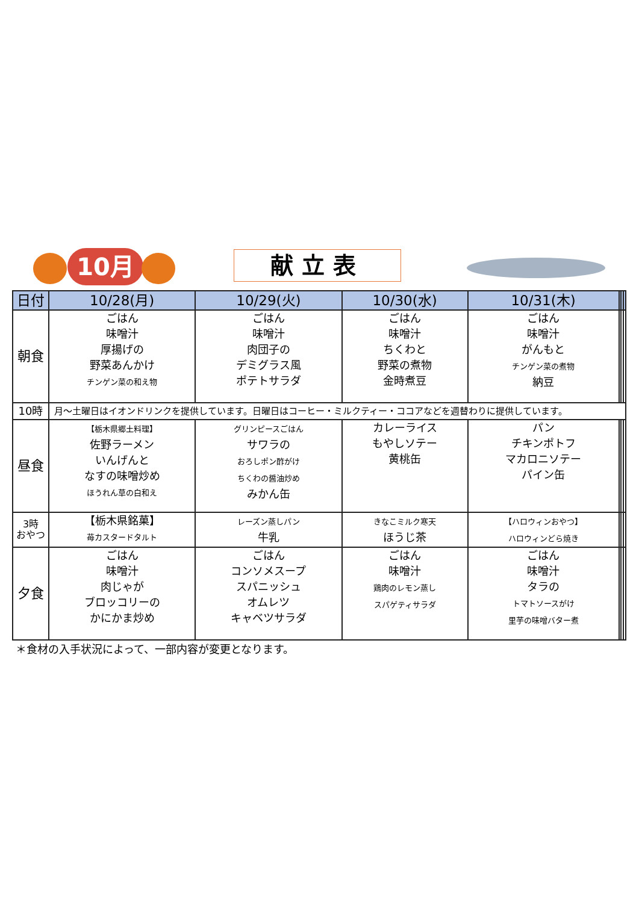10月 献立表
| 日付 | 10/28(月) | 10/29(火) | 10/30(水) | 10/31(木) | | | |
| --- | --- | --- | --- | --- | --- | --- | --- |
| 朝食 | ごはん 味噌汁 厚揚げの 野菜あんかけ チンゲン菜の和え物 | ごはん 味噌汁 肉団子の デミグラス風 ポテトサラダ | ごはん 味噌汁 ちくわと 野菜の煮物 金時煮豆 | ごはん 味噌汁 がんもと チンゲン菜の煮物 納豆 | | | |
| 10時 | 月～土曜日はイオンドリンクを提供しています。日曜日はコーヒー・ミルクティー・ココアなどを週替わりに提供しています。 | | | | | | |
| 昼食 | 【栃木県郷土料理】 佐野ラーメン いんげんと なすの味噌炒め ほうれん草の白和え | グリンピースごはん サワラの おろしポン酢がけ ちくわの醤油炒め みかん缶 | カレーライス もやしソテー 黄桃缶 | パン チキンポトフ マカロニソテー パイン缶 | | | |
| 3時 おやつ | 【栃木県銘菓】 苺カスタードタルト | レーズン蒸しパン 牛乳 | きなこミルク寒天 ほうじ茶 | 【ハロウィンおやつ】 ハロウィンどら焼き | | | |
| 夕食 | ごはん 味噌汁 肉じゃが ブロッコリーの かにかま炒め | ごはん コンソメスープ スパニッシュ オムレツ キャベツサラダ | ごはん 味噌汁 鶏肉のレモン蒸し スパゲティサラダ | ごはん 味噌汁 タラの トマトソースがけ 里芋の味噌バター煮 | | | |
＊食材の入手状況によって、一部内容が変更となります。